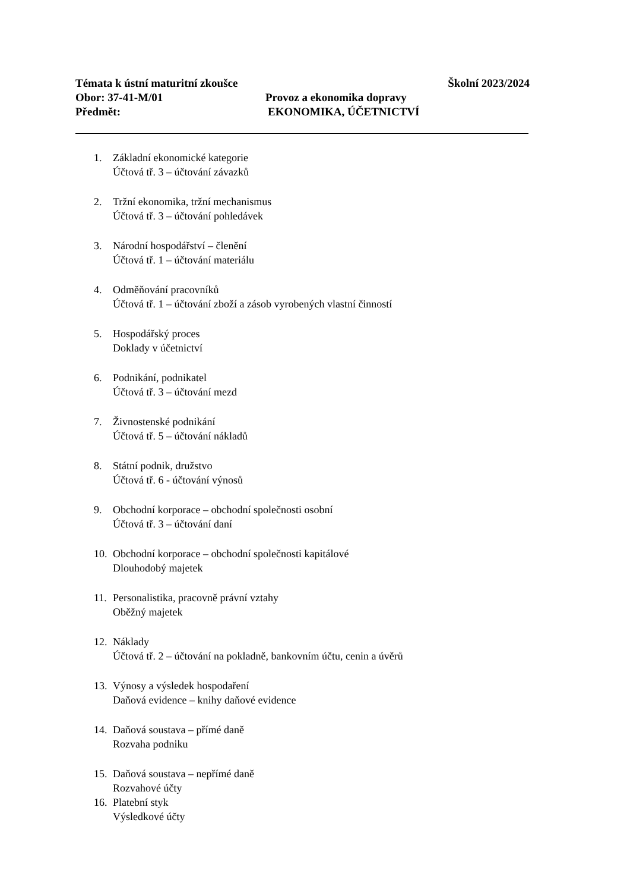Témata k ústní maturitní zkoušce Školní 2023/2024
Obor: 37-41-M/01 Provoz a ekonomika dopravy
Předmět: EKONOMIKA, ÚČETNICTVÍ
1. Základní ekonomické kategorie
Účtová tř. 3 – účtování závazků
2. Tržní ekonomika, tržní mechanismus
Účtová tř. 3 – účtování pohledávek
3. Národní hospodářství – členění
Účtová tř. 1 – účtování materiálu
4. Odměňování pracovníků
Účtová tř. 1 – účtování zboží a zásob vyrobených vlastní činností
5. Hospodářský proces
Doklady v účetnictví
6. Podnikání, podnikatel
Účtová tř. 3 – účtování mezd
7. Živnostenské podnikání
Účtová tř. 5 – účtování nákladů
8. Státní podnik, družstvo
Účtová tř. 6 - účtování výnosů
9. Obchodní korporace – obchodní společnosti osobní
Účtová tř. 3 – účtování daní
10. Obchodní korporace – obchodní společnosti kapitálové
Dlouhodobý majetek
11. Personalistika, pracovně právní vztahy
Oběžný majetek
12. Náklady
Účtová tř. 2 – účtování na pokladně, bankovním účtu, cenin a úvěrů
13. Výnosy a výsledek hospodaření
Daňová evidence – knihy daňové evidence
14. Daňová soustava – přímé daně
Rozvaha podniku
15. Daňová soustava – nepřímé daně
Rozvahové účty
16. Platební styk
Výsledkové účty